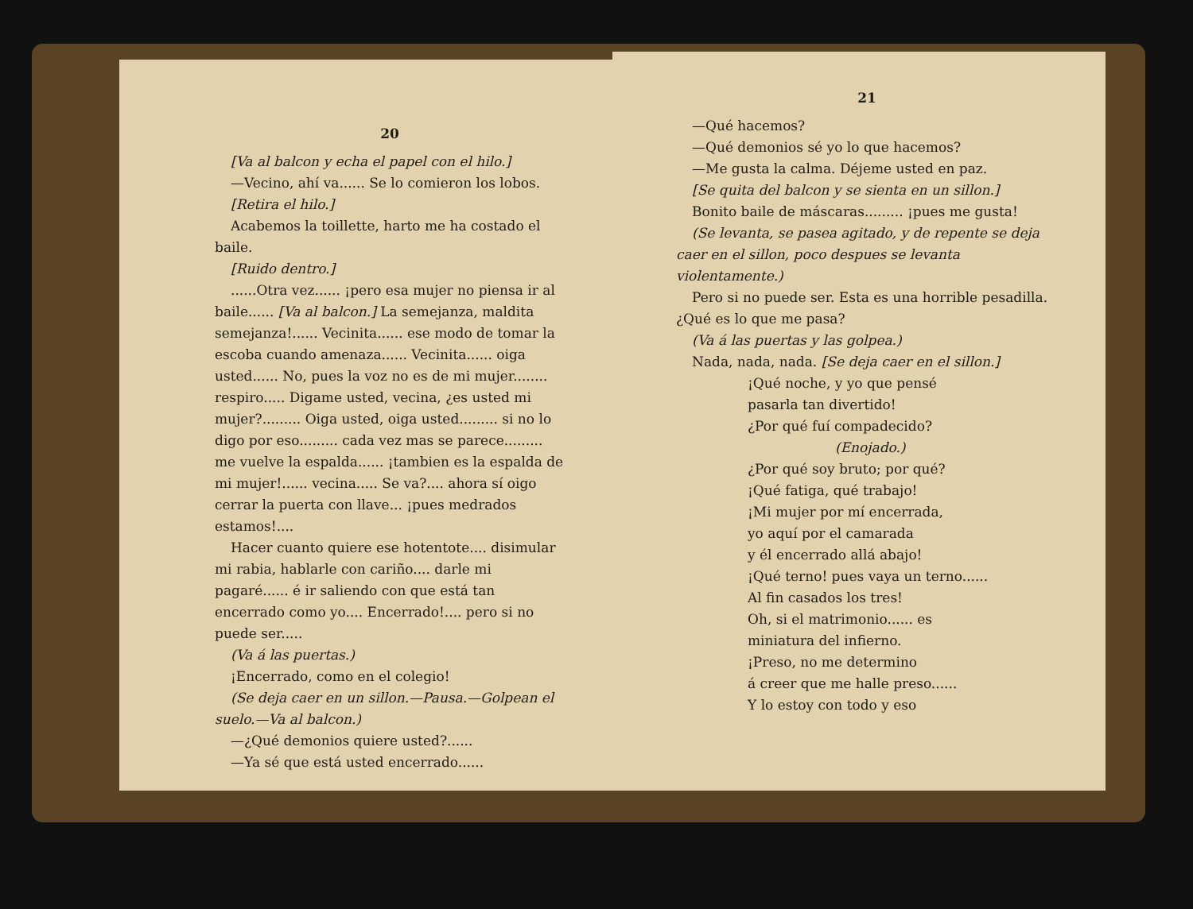20
[Va al balcon y echa el papel con el hilo.]
—Vecino, ahí va...... Se lo comieron los lobos.
[Retira el hilo.]
Acabemos la toillette, harto me ha costado el baile.
[Ruido dentro.]
......Otra vez...... ¡pero esa mujer no piensa ir al baile...... [Va al balcon.] La semejanza, maldita semejanza!...... Vecinita...... ese modo de tomar la escoba cuando amenaza...... Vecinita...... oiga usted...... No, pues la voz no es de mi mujer........ respiro..... Digame usted, vecina, ¿es usted mi mujer?......... Oiga usted, oiga usted......... si no lo digo por eso......... cada vez mas se parece......... me vuelve la espalda...... ¡tambien es la espalda de mi mujer!...... vecina..... Se va?.... ahora sí oigo cerrar la puerta con llave... ¡pues medrados estamos!....
Hacer cuanto quiere ese hotentote.... disimular mi rabia, hablarle con cariño.... darle mi pagaré...... é ir saliendo con que está tan encerrado como yo.... Encerrado!.... pero si no puede ser.....
(Va á las puertas.)
¡Encerrado, como en el colegio!
(Se deja caer en un sillon.—Pausa.—Golpean el suelo.—Va al balcon.)
—¿Qué demonios quiere usted?......
—Ya sé que está usted encerrado......
21
—Qué hacemos?
—Qué demonios sé yo lo que hacemos?
—Me gusta la calma. Déjeme usted en paz.
[Se quita del balcon y se sienta en un sillon.]
Bonito baile de máscaras......... ¡pues me gusta!
(Se levanta, se pasea agitado, y de repente se deja caer en el sillon, poco despues se levanta violentamente.)
Pero si no puede ser. Esta es una horrible pesadilla. ¿Qué es lo que me pasa?
(Va á las puertas y las golpea.)
Nada, nada, nada. [Se deja caer en el sillon.]
¡Qué noche, y yo que pensé
pasarla tan divertido!
¿Por qué fuí compadecido?
(Enojado.)
¿Por qué soy bruto; por qué?
¡Qué fatiga, qué trabajo!
¡Mi mujer por mí encerrada,
yo aquí por el camarada
y él encerrado allá abajo!
¡Qué terno! pues vaya un terno......
Al fin casados los tres!
Oh, si el matrimonio...... es
miniatura del infierno.
¡Preso, no me determino
á creer que me halle preso......
Y lo estoy con todo y eso